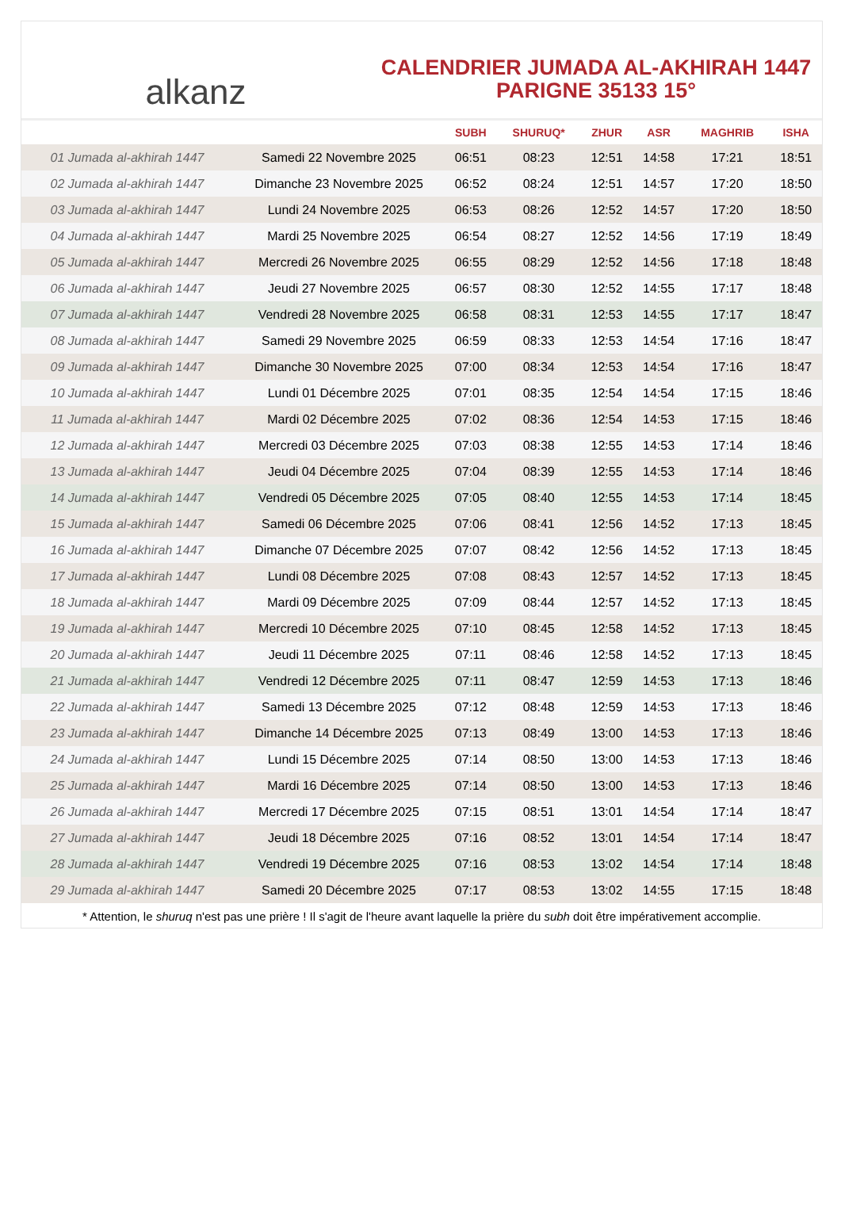alkanz
CALENDRIER JUMADA AL-AKHIRAH 1447
PARIGNE 35133 15°
| | | SUBH | SHURUQ* | ZHUR | ASR | MAGHRIB | ISHA |
| --- | --- | --- | --- | --- | --- | --- | --- |
| 01 Jumada al-akhirah 1447 | Samedi 22 Novembre 2025 | 06:51 | 08:23 | 12:51 | 14:58 | 17:21 | 18:51 |
| 02 Jumada al-akhirah 1447 | Dimanche 23 Novembre 2025 | 06:52 | 08:24 | 12:51 | 14:57 | 17:20 | 18:50 |
| 03 Jumada al-akhirah 1447 | Lundi 24 Novembre 2025 | 06:53 | 08:26 | 12:52 | 14:57 | 17:20 | 18:50 |
| 04 Jumada al-akhirah 1447 | Mardi 25 Novembre 2025 | 06:54 | 08:27 | 12:52 | 14:56 | 17:19 | 18:49 |
| 05 Jumada al-akhirah 1447 | Mercredi 26 Novembre 2025 | 06:55 | 08:29 | 12:52 | 14:56 | 17:18 | 18:48 |
| 06 Jumada al-akhirah 1447 | Jeudi 27 Novembre 2025 | 06:57 | 08:30 | 12:52 | 14:55 | 17:17 | 18:48 |
| 07 Jumada al-akhirah 1447 | Vendredi 28 Novembre 2025 | 06:58 | 08:31 | 12:53 | 14:55 | 17:17 | 18:47 |
| 08 Jumada al-akhirah 1447 | Samedi 29 Novembre 2025 | 06:59 | 08:33 | 12:53 | 14:54 | 17:16 | 18:47 |
| 09 Jumada al-akhirah 1447 | Dimanche 30 Novembre 2025 | 07:00 | 08:34 | 12:53 | 14:54 | 17:16 | 18:47 |
| 10 Jumada al-akhirah 1447 | Lundi 01 Décembre 2025 | 07:01 | 08:35 | 12:54 | 14:54 | 17:15 | 18:46 |
| 11 Jumada al-akhirah 1447 | Mardi 02 Décembre 2025 | 07:02 | 08:36 | 12:54 | 14:53 | 17:15 | 18:46 |
| 12 Jumada al-akhirah 1447 | Mercredi 03 Décembre 2025 | 07:03 | 08:38 | 12:55 | 14:53 | 17:14 | 18:46 |
| 13 Jumada al-akhirah 1447 | Jeudi 04 Décembre 2025 | 07:04 | 08:39 | 12:55 | 14:53 | 17:14 | 18:46 |
| 14 Jumada al-akhirah 1447 | Vendredi 05 Décembre 2025 | 07:05 | 08:40 | 12:55 | 14:53 | 17:14 | 18:45 |
| 15 Jumada al-akhirah 1447 | Samedi 06 Décembre 2025 | 07:06 | 08:41 | 12:56 | 14:52 | 17:13 | 18:45 |
| 16 Jumada al-akhirah 1447 | Dimanche 07 Décembre 2025 | 07:07 | 08:42 | 12:56 | 14:52 | 17:13 | 18:45 |
| 17 Jumada al-akhirah 1447 | Lundi 08 Décembre 2025 | 07:08 | 08:43 | 12:57 | 14:52 | 17:13 | 18:45 |
| 18 Jumada al-akhirah 1447 | Mardi 09 Décembre 2025 | 07:09 | 08:44 | 12:57 | 14:52 | 17:13 | 18:45 |
| 19 Jumada al-akhirah 1447 | Mercredi 10 Décembre 2025 | 07:10 | 08:45 | 12:58 | 14:52 | 17:13 | 18:45 |
| 20 Jumada al-akhirah 1447 | Jeudi 11 Décembre 2025 | 07:11 | 08:46 | 12:58 | 14:52 | 17:13 | 18:45 |
| 21 Jumada al-akhirah 1447 | Vendredi 12 Décembre 2025 | 07:11 | 08:47 | 12:59 | 14:53 | 17:13 | 18:46 |
| 22 Jumada al-akhirah 1447 | Samedi 13 Décembre 2025 | 07:12 | 08:48 | 12:59 | 14:53 | 17:13 | 18:46 |
| 23 Jumada al-akhirah 1447 | Dimanche 14 Décembre 2025 | 07:13 | 08:49 | 13:00 | 14:53 | 17:13 | 18:46 |
| 24 Jumada al-akhirah 1447 | Lundi 15 Décembre 2025 | 07:14 | 08:50 | 13:00 | 14:53 | 17:13 | 18:46 |
| 25 Jumada al-akhirah 1447 | Mardi 16 Décembre 2025 | 07:14 | 08:50 | 13:00 | 14:53 | 17:13 | 18:46 |
| 26 Jumada al-akhirah 1447 | Mercredi 17 Décembre 2025 | 07:15 | 08:51 | 13:01 | 14:54 | 17:14 | 18:47 |
| 27 Jumada al-akhirah 1447 | Jeudi 18 Décembre 2025 | 07:16 | 08:52 | 13:01 | 14:54 | 17:14 | 18:47 |
| 28 Jumada al-akhirah 1447 | Vendredi 19 Décembre 2025 | 07:16 | 08:53 | 13:02 | 14:54 | 17:14 | 18:48 |
| 29 Jumada al-akhirah 1447 | Samedi 20 Décembre 2025 | 07:17 | 08:53 | 13:02 | 14:55 | 17:15 | 18:48 |
* Attention, le shuruq n'est pas une prière ! Il s'agit de l'heure avant laquelle la prière du subh doit être impérativement accomplie.